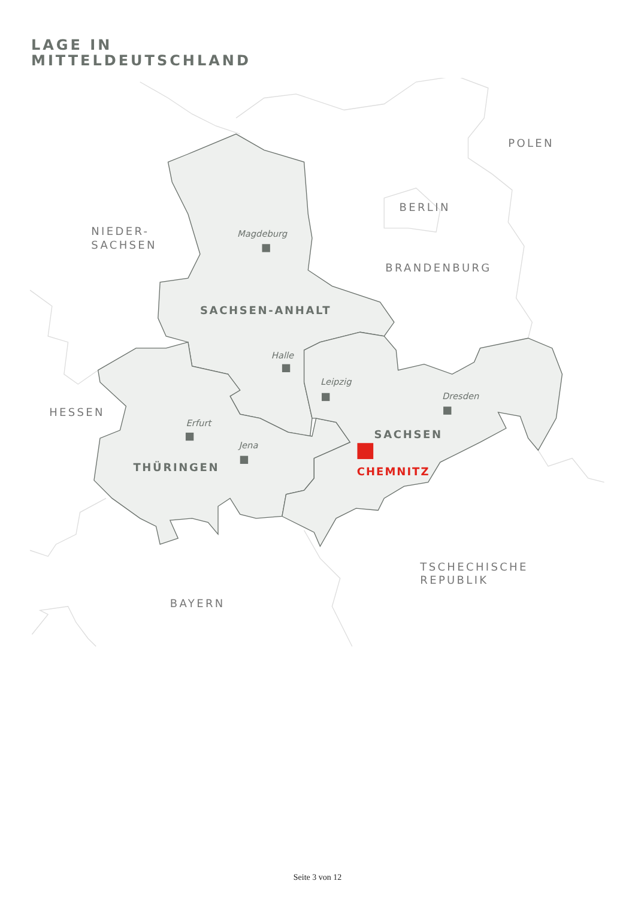LAGE IN
MITTELDEUTSCHLAND
POLEN
BERLIN
NIEDER-
SACHSEN
BRANDENBURG
HESSEN
TSCHECHISCHE
REPUBLIK
BAYERN
SACHSEN-ANHALT
SACHSEN
THÜRINGEN
CHEMNITZ
Magdeburg
Halle
Leipzig
Dresden
Erfurt
Jena
Seite 3 von 12